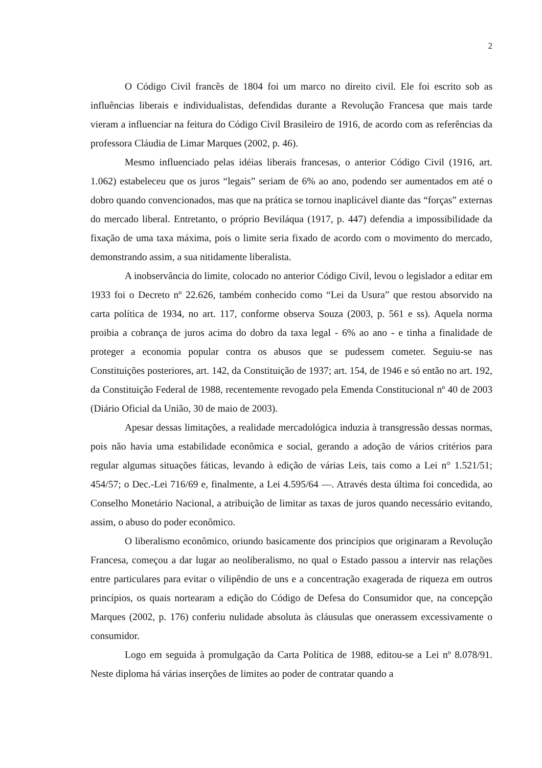2
O Código Civil francês de 1804 foi um marco no direito civil. Ele foi escrito sob as influências liberais e individualistas, defendidas durante a Revolução Francesa que mais tarde vieram a influenciar na feitura do Código Civil Brasileiro de 1916, de acordo com as referências da professora Cláudia de Limar Marques (2002, p. 46).
Mesmo influenciado pelas idéias liberais francesas, o anterior Código Civil (1916, art. 1.062) estabeleceu que os juros “legais” seriam de 6% ao ano, podendo ser aumentados em até o dobro quando convencionados, mas que na prática se tornou inaplicável diante das “forças” externas do mercado liberal. Entretanto, o próprio Beviláqua (1917, p. 447) defendia a impossibilidade da fixação de uma taxa máxima, pois o limite seria fixado de acordo com o movimento do mercado, demonstrando assim, a sua nitidamente liberalista.
A inobservância do limite, colocado no anterior Código Civil, levou o legislador a editar em 1933 foi o Decreto nº 22.626, também conhecido como “Lei da Usura” que restou absorvido na carta política de 1934, no art. 117, conforme observa Souza (2003, p. 561 e ss). Aquela norma proibia a cobrança de juros acima do dobro da taxa legal - 6% ao ano - e tinha a finalidade de proteger a economia popular contra os abusos que se pudessem cometer. Seguiu-se nas Constituições posteriores, art. 142, da Constituição de 1937; art. 154, de 1946 e só então no art. 192, da Constituição Federal de 1988, recentemente revogado pela Emenda Constitucional nº 40 de 2003 (Diário Oficial da União, 30 de maio de 2003).
Apesar dessas limitações, a realidade mercadológica induzia à transgressão dessas normas, pois não havia uma estabilidade econômica e social, gerando a adoção de vários critérios para regular algumas situações fáticas, levando à edição de várias Leis, tais como a Lei n° 1.521/51; 454/57; o Dec.-Lei 716/69 e, finalmente, a Lei 4.595/64 —. Através desta última foi concedida, ao Conselho Monetário Nacional, a atribuição de limitar as taxas de juros quando necessário evitando, assim, o abuso do poder econômico.
O liberalismo econômico, oriundo basicamente dos princípios que originaram a Revolução Francesa, começou a dar lugar ao neoliberalismo, no qual o Estado passou a intervir nas relações entre particulares para evitar o vilipêndio de uns e a concentração exagerada de riqueza em outros princípios, os quais nortearam a edição do Código de Defesa do Consumidor que, na concepção Marques (2002, p. 176) conferiu nulidade absoluta às cláusulas que onerassem excessivamente o consumidor.
Logo em seguida à promulgação da Carta Política de 1988, editou-se a Lei nº 8.078/91. Neste diploma há várias inserções de limites ao poder de contratar quando a